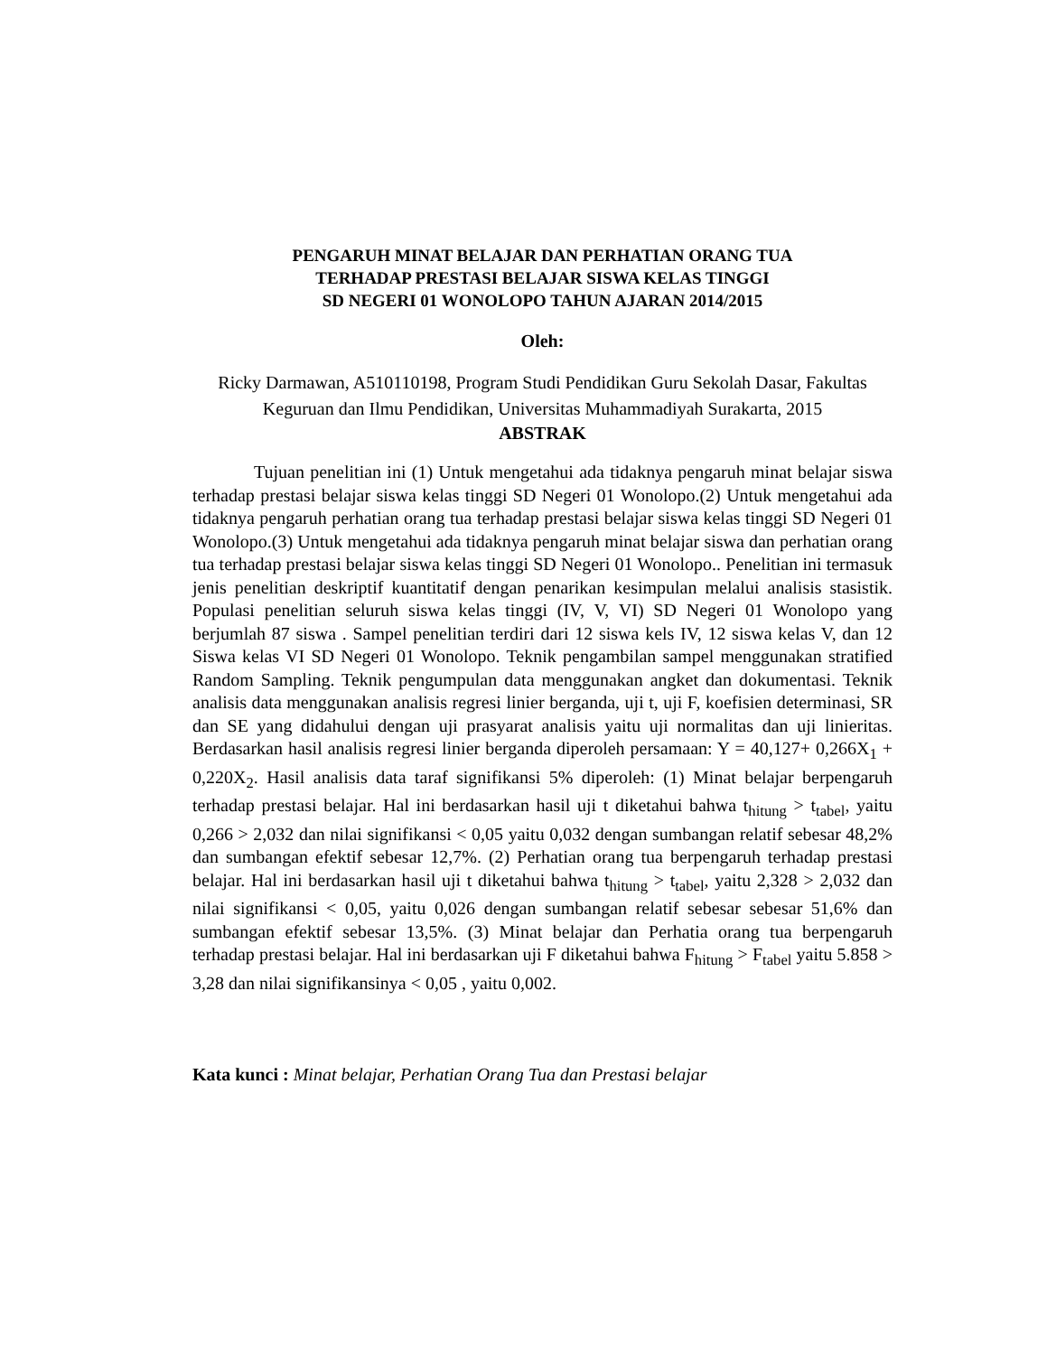PENGARUH MINAT BELAJAR DAN PERHATIAN ORANG TUA
TERHADAP PRESTASI BELAJAR SISWA KELAS TINGGI
SD NEGERI 01 WONOLOPO TAHUN AJARAN 2014/2015
Oleh:
Ricky Darmawan, A510110198, Program Studi Pendidikan Guru Sekolah Dasar, Fakultas Keguruan dan Ilmu Pendidikan, Universitas Muhammadiyah Surakarta, 2015
ABSTRAK
Tujuan penelitian ini (1) Untuk mengetahui ada tidaknya pengaruh minat belajar siswa terhadap prestasi belajar siswa kelas tinggi SD Negeri 01 Wonolopo.(2) Untuk mengetahui ada tidaknya pengaruh perhatian orang tua terhadap prestasi belajar siswa kelas tinggi SD Negeri 01 Wonolopo.(3) Untuk mengetahui ada tidaknya pengaruh minat belajar siswa dan perhatian orang tua terhadap prestasi belajar siswa kelas tinggi SD Negeri 01 Wonolopo.. Penelitian ini termasuk jenis penelitian deskriptif kuantitatif dengan penarikan kesimpulan melalui analisis stasistik. Populasi penelitian seluruh siswa kelas tinggi (IV, V, VI) SD Negeri 01 Wonolopo yang berjumlah 87 siswa . Sampel penelitian terdiri dari 12 siswa kels IV, 12 siswa kelas V, dan 12 Siswa kelas VI SD Negeri 01 Wonolopo. Teknik pengambilan sampel menggunakan stratified Random Sampling. Teknik pengumpulan data menggunakan angket dan dokumentasi. Teknik analisis data menggunakan analisis regresi linier berganda, uji t, uji F, koefisien determinasi, SR dan SE yang didahului dengan uji prasyarat analisis yaitu uji normalitas dan uji linieritas. Berdasarkan hasil analisis regresi linier berganda diperoleh persamaan: Y = 40,127+ 0,266X<sub>1</sub> + 0,220X<sub>2</sub>. Hasil analisis data taraf signifikansi 5% diperoleh: (1) Minat belajar berpengaruh terhadap prestasi belajar. Hal ini berdasarkan hasil uji t diketahui bahwa t<sub>hitung</sub> > t<sub>tabel</sub>, yaitu 0,266 > 2,032 dan nilai signifikansi < 0,05 yaitu 0,032 dengan sumbangan relatif sebesar 48,2% dan sumbangan efektif sebesar 12,7%. (2) Perhatian orang tua berpengaruh terhadap prestasi belajar. Hal ini berdasarkan hasil uji t diketahui bahwa t<sub>hitung</sub> > t<sub>tabel</sub>, yaitu 2,328 > 2,032 dan nilai signifikansi < 0,05, yaitu 0,026 dengan sumbangan relatif sebesar sebesar 51,6% dan sumbangan efektif sebesar 13,5%. (3) Minat belajar dan Perhatia orang tua berpengaruh terhadap prestasi belajar. Hal ini berdasarkan uji F diketahui bahwa F<sub>hitung</sub> > F<sub>tabel</sub> yaitu 5.858 > 3,28 dan nilai signifikansinya < 0,05 , yaitu 0,002.
Kata kunci : Minat belajar, Perhatian Orang Tua dan Prestasi belajar